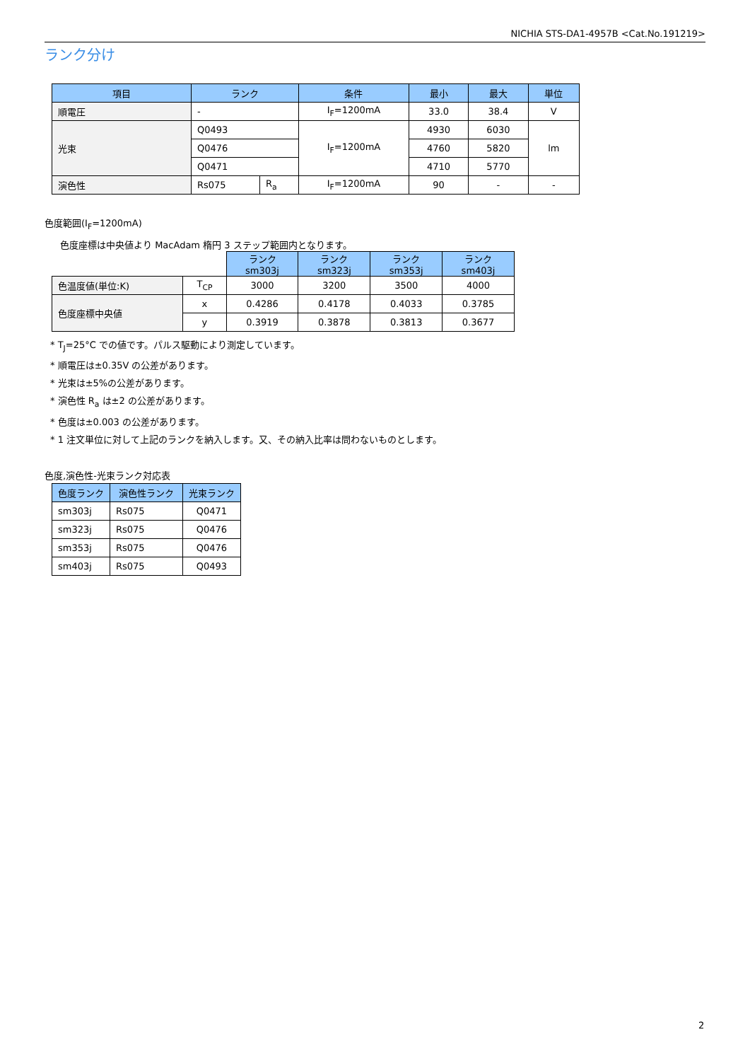NICHIA STS-DA1-4957B <Cat.No.191219>
ランク分け
| 項目 | ランク | | 条件 | 最小 | 最大 | 単位 |
| --- | --- | --- | --- | --- | --- | --- |
| 順電圧 | - | | I<sub>F</sub>=1200mA | 33.0 | 38.4 | V |
| 光束 | Q0493 | | I<sub>F</sub>=1200mA | 4930 | 6030 | lm |
| | Q0476 | | | 4760 | 5820 | |
| | Q0471 | | | 4710 | 5770 | |
| 演色性 | Rs075 | R<sub>a</sub> | I<sub>F</sub>=1200mA | 90 | - | - |
色度範囲(I<sub>F</sub>=1200mA)
色度座標は中央値より MacAdam 楕円 3 ステップ範囲内となります。
| | | ランク sm303j | ランク sm323j | ランク sm353j | ランク sm403j |
| 色温度値(単位:K) | T<sub>CP</sub> | 3000 | 3200 | 3500 | 4000 |
| 色度座標中央値 | x | 0.4286 | 0.4178 | 0.4033 | 0.3785 |
| | y | 0.3919 | 0.3878 | 0.3813 | 0.3677 |
* T<sub>J</sub>=25°C での値です。パルス駆動により測定しています。
* 順電圧は±0.35V の公差があります。
* 光束は±5%の公差があります。
* 演色性 R<sub>a</sub> は±2 の公差があります。
* 色度は±0.003 の公差があります。
* 1 注文単位に対して上記のランクを納入します。又、その納入比率は問わないものとします。
色度,演色性-光束ランク対応表
| 色度ランク | 演色性ランク | 光束ランク |
| --- | --- | --- |
| sm303j | Rs075 | Q0471 |
| sm323j | Rs075 | Q0476 |
| sm353j | Rs075 | Q0476 |
| sm403j | Rs075 | Q0493 |
2